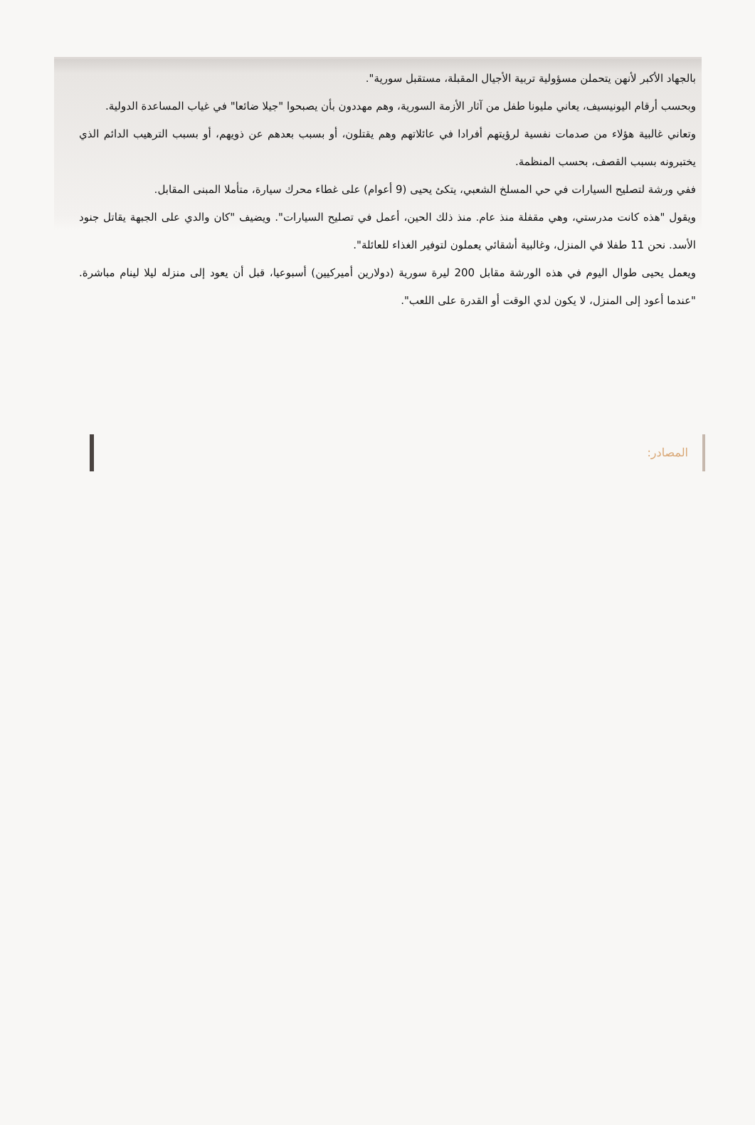بالجهاد الأكبر لأنهن يتحملن مسؤولية تربية الأجيال المقبلة، مستقبل سورية".
وبحسب أرقام اليونيسيف، يعاني مليونا طفل من آثار الأزمة السورية، وهم مهددون بأن يصبحوا "جيلا ضائعا" في غياب المساعدة الدولية.
وتعاني غالبية هؤلاء من صدمات نفسية لرؤيتهم أفرادا في عائلاتهم وهم يقتلون، أو بسبب بعدهم عن ذويهم، أو بسبب الترهيب الدائم الذي يختبرونه بسبب القصف، بحسب المنظمة.
ففي ورشة لتصليح السيارات في حي المسلخ الشعبي، يتكئ يحيى (9 أعوام) على غطاء محرك سيارة، متأملا المبنى المقابل.
ويقول "هذه كانت مدرستي، وهي مقفلة منذ عام. منذ ذلك الحين، أعمل في تصليح السيارات". ويضيف "كان والدي على الجبهة يقاتل جنود الأسد. نحن 11 طفلا في المنزل، وغالبية أشقائي يعملون لتوفير الغذاء للعائلة".
ويعمل يحيى طوال اليوم في هذه الورشة مقابل 200 ليرة سورية (دولارين أميركيين) أسبوعيا، قبل أن يعود إلى منزله ليلا لينام مباشرة. "عندما أعود إلى المنزل، لا يكون لدي الوقت أو القدرة على اللعب".
المصادر: